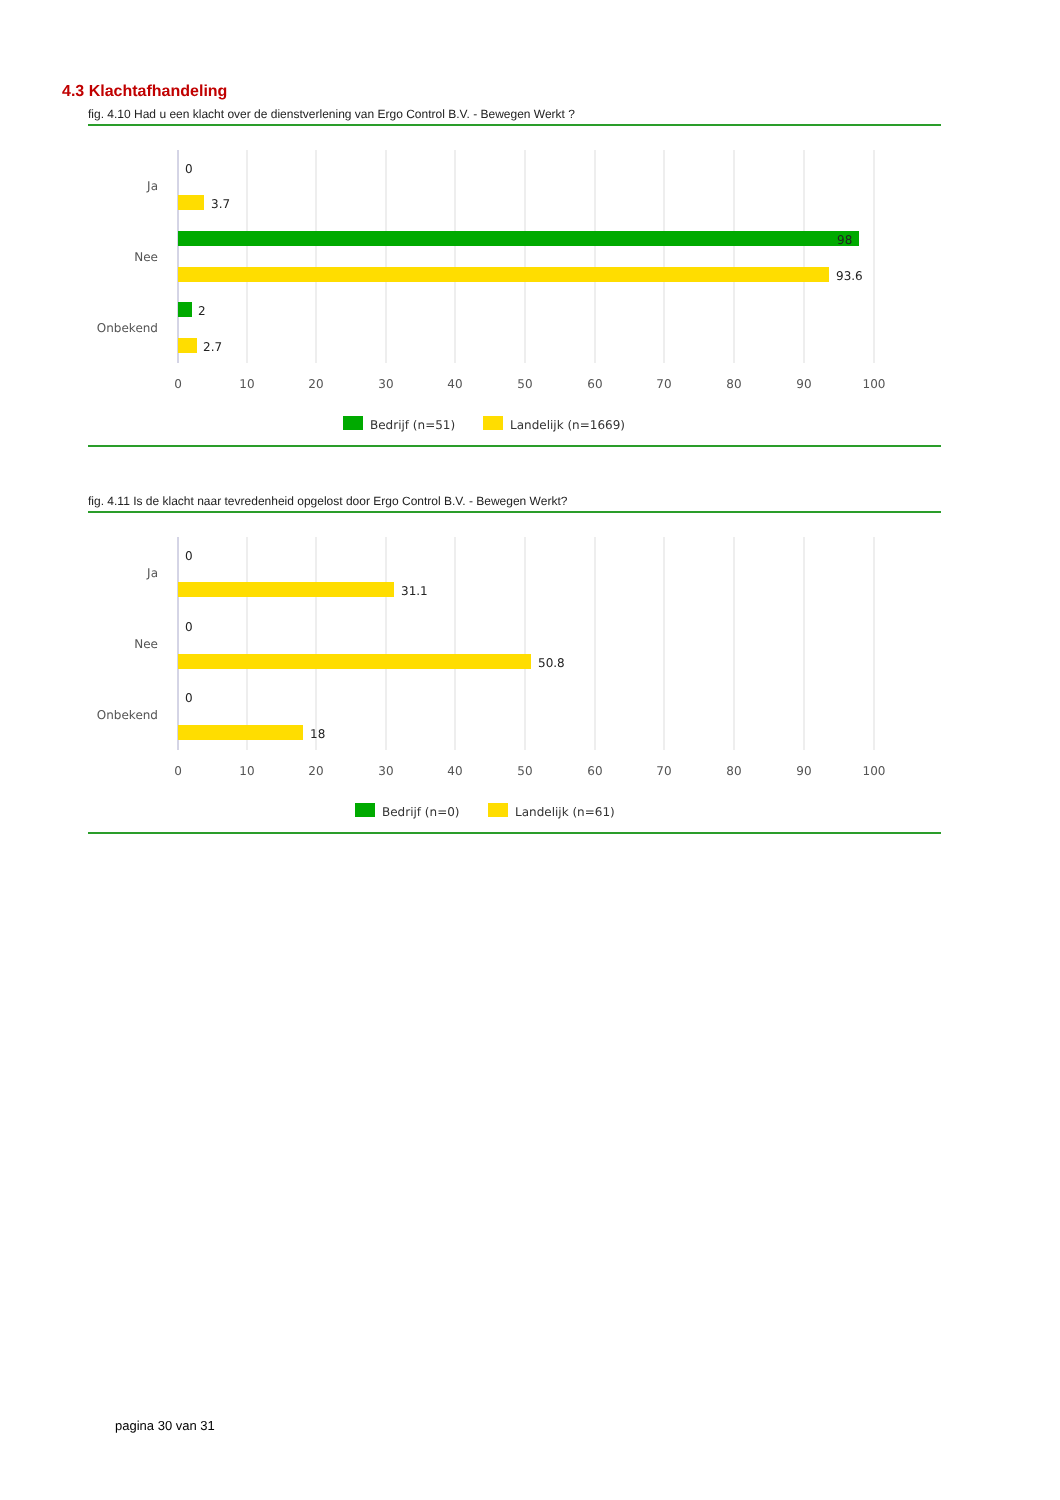4.3 Klachtafhandeling
fig. 4.10 Had u een klacht over de dienstverlening van Ergo Control B.V. - Bewegen Werkt ?
Ja
Nee
Onbekend
0
3.7
98
93.6
2
2.7
0
10
20
30
40
50
60
70
80
90
100
Bedrijf (n=51)
Landelijk (n=1669)
fig. 4.11 Is de klacht naar tevredenheid opgelost door Ergo Control B.V. - Bewegen Werkt?
Ja
Nee
Onbekend
0
31.1
0
50.8
0
18
0
10
20
30
40
50
60
70
80
90
100
Bedrijf (n=0)
Landelijk (n=61)
pagina 30 van 31